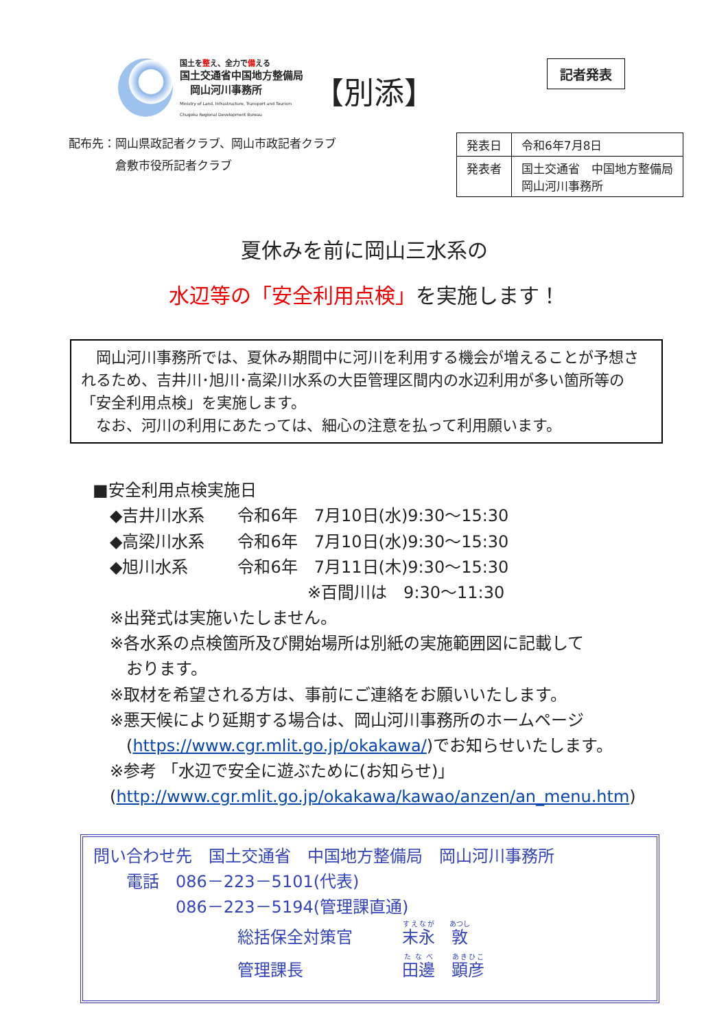国土を整え、全力で備える
国土交通省中国地方整備局
　岡山河川事務所
Ministry of Land, Infrastructure, Transport and Tourism
Chugoku Regional Development Bureau
【別添】
記者発表
配布先：岡山県政記者クラブ、岡山市政記者クラブ
　　　　倉敷市役所記者クラブ
| 発表日 | 令和6年7月8日 |
| 発表者 | 国土交通省 中国地方整備局 岡山河川事務所 |
夏休みを前に岡山三水系の
水辺等の「安全利用点検」を実施します！
　岡山河川事務所では、夏休み期間中に河川を利用する機会が増えることが予想されるため、吉井川･旭川･高梁川水系の大臣管理区間内の水辺利用が多い箇所等の「安全利用点検」を実施します。
　なお、河川の利用にあたっては、細心の注意を払って利用願います。
■安全利用点検実施日
◆吉井川水系　　令和6年　7月10日(水)9:30～15:30
◆高梁川水系　　令和6年　7月10日(水)9:30～15:30
◆旭川水系　　　令和6年　7月11日(木)9:30～15:30
　　　　　　　　　　　　※百間川は　9:30～11:30
※出発式は実施いたしません。
※各水系の点検箇所及び開始場所は別紙の実施範囲図に記載して
　おります。
※取材を希望される方は、事前にご連絡をお願いいたします。
※悪天候により延期する場合は、岡山河川事務所のホームページ
　(https://www.cgr.mlit.go.jp/okakawa/)でお知らせいたします。
※参考 「水辺で安全に遊ぶために(お知らせ)」
(http://www.cgr.mlit.go.jp/okakawa/kawao/anzen/an_menu.htm)
問い合わせ先　国土交通省　中国地方整備局　岡山河川事務所
　　電話　086－223－5101(代表)
　　　　　086－223－5194(管理課直通)
総括保全対策官　　　末永　敦
管理課長　　　　　　田邊　顕彦